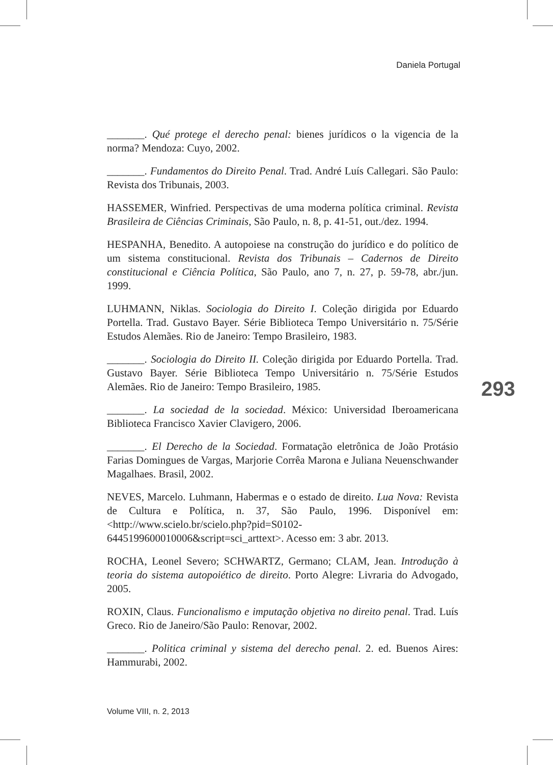Daniela Portugal
_______. Qué protege el derecho penal: bienes jurídicos o la vigencia de la norma? Mendoza: Cuyo, 2002.
_______. Fundamentos do Direito Penal. Trad. André Luís Callegari. São Paulo: Revista dos Tribunais, 2003.
HASSEMER, Winfried. Perspectivas de uma moderna política criminal. Revista Brasileira de Ciências Criminais, São Paulo, n. 8, p. 41-51, out./dez. 1994.
HESPANHA, Benedito. A autopoiese na construção do jurídico e do político de um sistema constitucional. Revista dos Tribunais – Cadernos de Direito constitucional e Ciência Política, São Paulo, ano 7, n. 27, p. 59-78, abr./jun. 1999.
LUHMANN, Niklas. Sociologia do Direito I. Coleção dirigida por Eduardo Portella. Trad. Gustavo Bayer. Série Biblioteca Tempo Universitário n. 75/Série Estudos Alemães. Rio de Janeiro: Tempo Brasileiro, 1983.
_______. Sociologia do Direito II. Coleção dirigida por Eduardo Portella. Trad. Gustavo Bayer. Série Biblioteca Tempo Universitário n. 75/Série Estudos Alemães. Rio de Janeiro: Tempo Brasileiro, 1985.
_______. La sociedad de la sociedad. México: Universidad Iberoamericana Biblioteca Francisco Xavier Clavigero, 2006.
_______. El Derecho de la Sociedad. Formatação eletrônica de João Protásio Farias Domingues de Vargas, Marjorie Corrêa Marona e Juliana Neuenschwander Magalhaes. Brasil, 2002.
NEVES, Marcelo. Luhmann, Habermas e o estado de direito. Lua Nova: Revista de Cultura e Política, n. 37, São Paulo, 1996. Disponível em: <http://www.scielo.br/scielo.php?pid=S0102-6445199600010006&script=sci_arttext>. Acesso em: 3 abr. 2013.
ROCHA, Leonel Severo; SCHWARTZ, Germano; CLAM, Jean. Introdução à teoria do sistema autopoiético de direito. Porto Alegre: Livraria do Advogado, 2005.
ROXIN, Claus. Funcionalismo e imputação objetiva no direito penal. Trad. Luís Greco. Rio de Janeiro/São Paulo: Renovar, 2002.
_______. Politica criminal y sistema del derecho penal. 2. ed. Buenos Aires: Hammurabi, 2002.
293
Volume VIII, n. 2, 2013